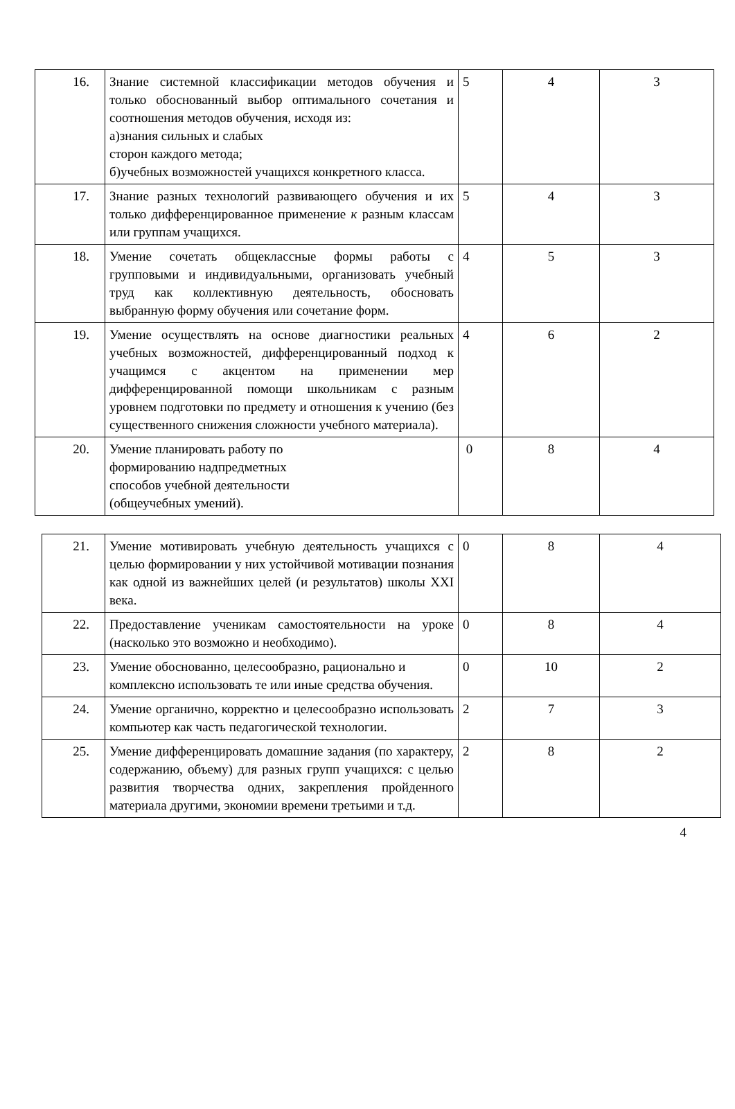| 16. | Знание системной классификации методов обучения и только обоснованный выбор оптимального сочетания и соотношения методов обучения, исходя из: а)знания сильных и слабых сторон каждого метода; б)учебных возможностей учащихся конкретного класса. | 5 | 4 | 3 |
| 17. | Знание разных технологий развивающего обучения и их только дифференцированное применение к разным классам или группам учащихся. | 5 | 4 | 3 |
| 18. | Умение сочетать общеклассные формы работы с групповыми и индивидуальными, организовать учебный труд как коллективную деятельность, обосновать выбранную форму обучения или сочетание форм. | 4 | 5 | 3 |
| 19. | Умение осуществлять на основе диагностики реальных учебных возможностей, дифференцированный подход к учащимся с акцентом на применении мер дифференцированной помощи школьникам с разным уровнем подготовки по предмету и отношения к учению (без существенного снижения сложности учебного материала). | 4 | 6 | 2 |
| 20. | Умение планировать работу по формированию надпредметных способов учебной деятельности (общеучебных умений). | 0 | 8 | 4 |
| 21. | Умение мотивировать учебную деятельность учащихся с целью формировании у них устойчивой мотивации познания как одной из важнейших целей (и результатов) школы XXI века. | 0 | 8 | 4 |
| 22. | Предоставление ученикам самостоятельности на уроке (насколько это возможно и необходимо). | 0 | 8 | 4 |
| 23. | Умение обоснованно, целесообразно, рационально и комплексно использовать те или иные средства обучения. | 0 | 10 | 2 |
| 24. | Умение органично, корректно и целесообразно использовать компьютер как часть педагогической технологии. | 2 | 7 | 3 |
| 25. | Умение дифференцировать домашние задания (по характеру, содержанию, объему) для разных групп учащихся: с целью развития творчества одних, закрепления пройденного материала другими, экономии времени третьими и т.д. | 2 | 8 | 2 |
4